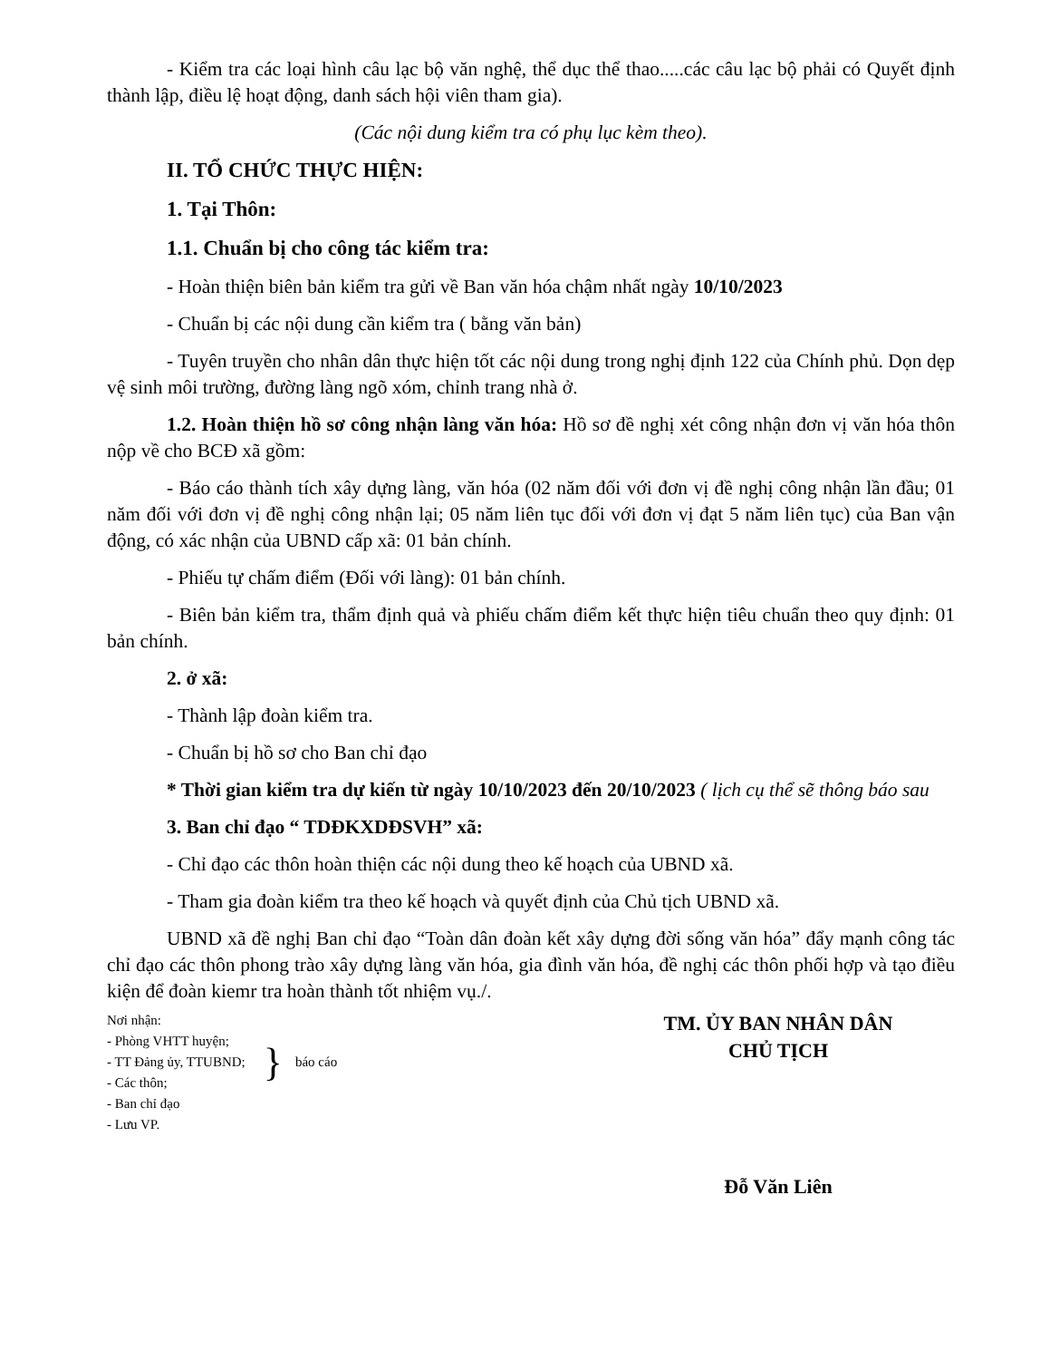- Kiểm tra các loại hình câu lạc bộ văn nghệ, thể dục thể thao.....các câu lạc bộ phải có Quyết định thành lập, điều lệ hoạt động, danh sách hội viên tham gia).
(Các nội dung kiểm tra có phụ lục kèm theo).
II. TỔ CHỨC THỰC HIỆN:
1. Tại Thôn:
1.1. Chuẩn bị cho công tác kiểm tra:
- Hoàn thiện biên bản kiểm tra gửi về Ban văn hóa chậm nhất ngày 10/10/2023
- Chuẩn bị các nội dung cần kiểm tra ( bằng văn bản)
- Tuyên truyền cho nhân dân thực hiện tốt các nội dung trong nghị định 122 của Chính phủ. Dọn dẹp vệ sinh môi trường, đường làng ngõ xóm, chỉnh trang nhà ở.
1.2. Hoàn thiện hồ sơ công nhận làng văn hóa: Hồ sơ đề nghị xét công nhận đơn vị văn hóa thôn nộp về cho BCĐ xã gồm:
- Báo cáo thành tích xây dựng làng, văn hóa (02 năm đối với đơn vị đề nghị công nhận lần đầu; 01 năm đối với đơn vị đề nghị công nhận lại; 05 năm liên tục đối với đơn vị đạt 5 năm liên tục) của Ban vận động, có xác nhận của UBND cấp xã: 01 bản chính.
- Phiếu tự chấm điểm (Đối với làng): 01 bản chính.
- Biên bản kiểm tra, thẩm định quả và phiếu chấm điểm kết thực hiện tiêu chuẩn theo quy định: 01 bản chính.
2. ở xã:
- Thành lập đoàn kiểm tra.
- Chuẩn bị hồ sơ cho Ban chỉ đạo
* Thời gian kiểm tra dự kiến từ ngày 10/10/2023 đến 20/10/2023 ( lịch cụ thể sẽ thông báo sau
3. Ban chỉ đạo “ TDĐKXDĐSVH” xã:
- Chỉ đạo các thôn hoàn thiện các nội dung theo kế hoạch của UBND xã.
- Tham gia đoàn kiểm tra theo kế hoạch và quyết định của Chủ tịch UBND xã.
UBND xã đề nghị Ban chỉ đạo “Toàn dân đoàn kết xây dựng đời sống văn hóa” đẩy mạnh công tác chỉ đạo các thôn phong trào xây dựng làng văn hóa, gia đình văn hóa, đề nghị các thôn phối hợp và tạo điều kiện để đoàn kiemr tra hoàn thành tốt nhiệm vụ./.
Nơi nhận:
- Phòng VHTT huyện;
- TT Đảng ủy, TTUBND;
- Các thôn;
}
báo cáo
- Ban chỉ đạo
- Lưu VP.
TM. ỦY BAN NHÂN DÂN
CHỦ TỊCH
Đỗ Văn Liên